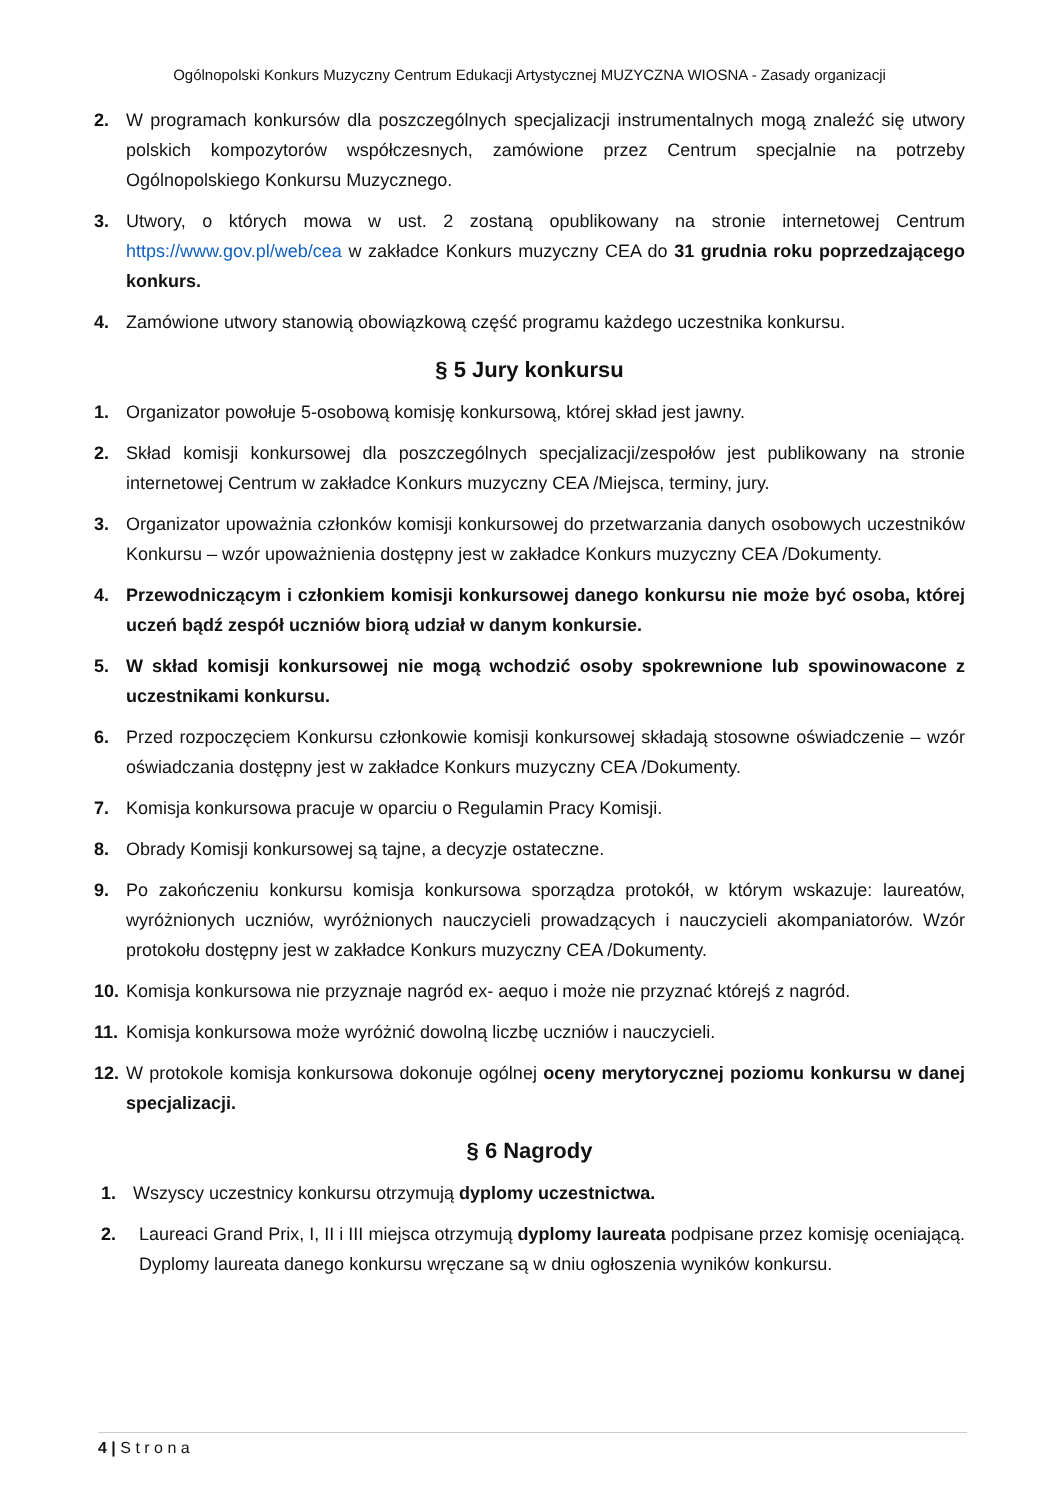Ogólnopolski Konkurs Muzyczny Centrum Edukacji Artystycznej MUZYCZNA WIOSNA - Zasady organizacji
2. W programach konkursów dla poszczególnych specjalizacji instrumentalnych mogą znaleźć się utwory polskich kompozytorów współczesnych, zamówione przez Centrum specjalnie na potrzeby Ogólnopolskiego Konkursu Muzycznego.
3. Utwory, o których mowa w ust. 2 zostaną opublikowany na stronie internetowej Centrum https://www.gov.pl/web/cea w zakładce Konkurs muzyczny CEA do 31 grudnia roku poprzedzającego konkurs.
4. Zamówione utwory stanowią obowiązkową część programu każdego uczestnika konkursu.
§ 5 Jury konkursu
1. Organizator powołuje 5-osobową komisję konkursową, której skład jest jawny.
2. Skład komisji konkursowej dla poszczególnych specjalizacji/zespołów jest publikowany na stronie internetowej Centrum w zakładce Konkurs muzyczny CEA /Miejsca, terminy, jury.
3. Organizator upoważnia członków komisji konkursowej do przetwarzania danych osobowych uczestników Konkursu – wzór upoważnienia dostępny jest w zakładce Konkurs muzyczny CEA /Dokumenty.
4. Przewodniczącym i członkiem komisji konkursowej danego konkursu nie może być osoba, której uczeń bądź zespół uczniów biorą udział w danym konkursie.
5. W skład komisji konkursowej nie mogą wchodzić osoby spokrewnione lub spowinowacone z uczestnikami konkursu.
6. Przed rozpoczęciem Konkursu członkowie komisji konkursowej składają stosowne oświadczenie – wzór oświadczania dostępny jest w zakładce Konkurs muzyczny CEA /Dokumenty.
7. Komisja konkursowa pracuje w oparciu o Regulamin Pracy Komisji.
8. Obrady Komisji konkursowej są tajne, a decyzje ostateczne.
9. Po zakończeniu konkursu komisja konkursowa sporządza protokół, w którym wskazuje: laureatów, wyróżnionych uczniów, wyróżnionych nauczycieli prowadzących i nauczycieli akompaniatorów. Wzór protokołu dostępny jest w zakładce Konkurs muzyczny CEA /Dokumenty.
10. Komisja konkursowa nie przyznaje nagród ex- aequo i może nie przyznać którejś z nagród.
11. Komisja konkursowa może wyróżnić dowolną liczbę uczniów i nauczycieli.
12. W protokole komisja konkursowa dokonuje ogólnej oceny merytorycznej poziomu konkursu w danej specjalizacji.
§ 6 Nagrody
1. Wszyscy uczestnicy konkursu otrzymują dyplomy uczestnictwa.
2. Laureaci Grand Prix, I, II i III miejsca otrzymują dyplomy laureata podpisane przez komisję oceniającą. Dyplomy laureata danego konkursu wręczane są w dniu ogłoszenia wyników konkursu.
4 | S t r o n a